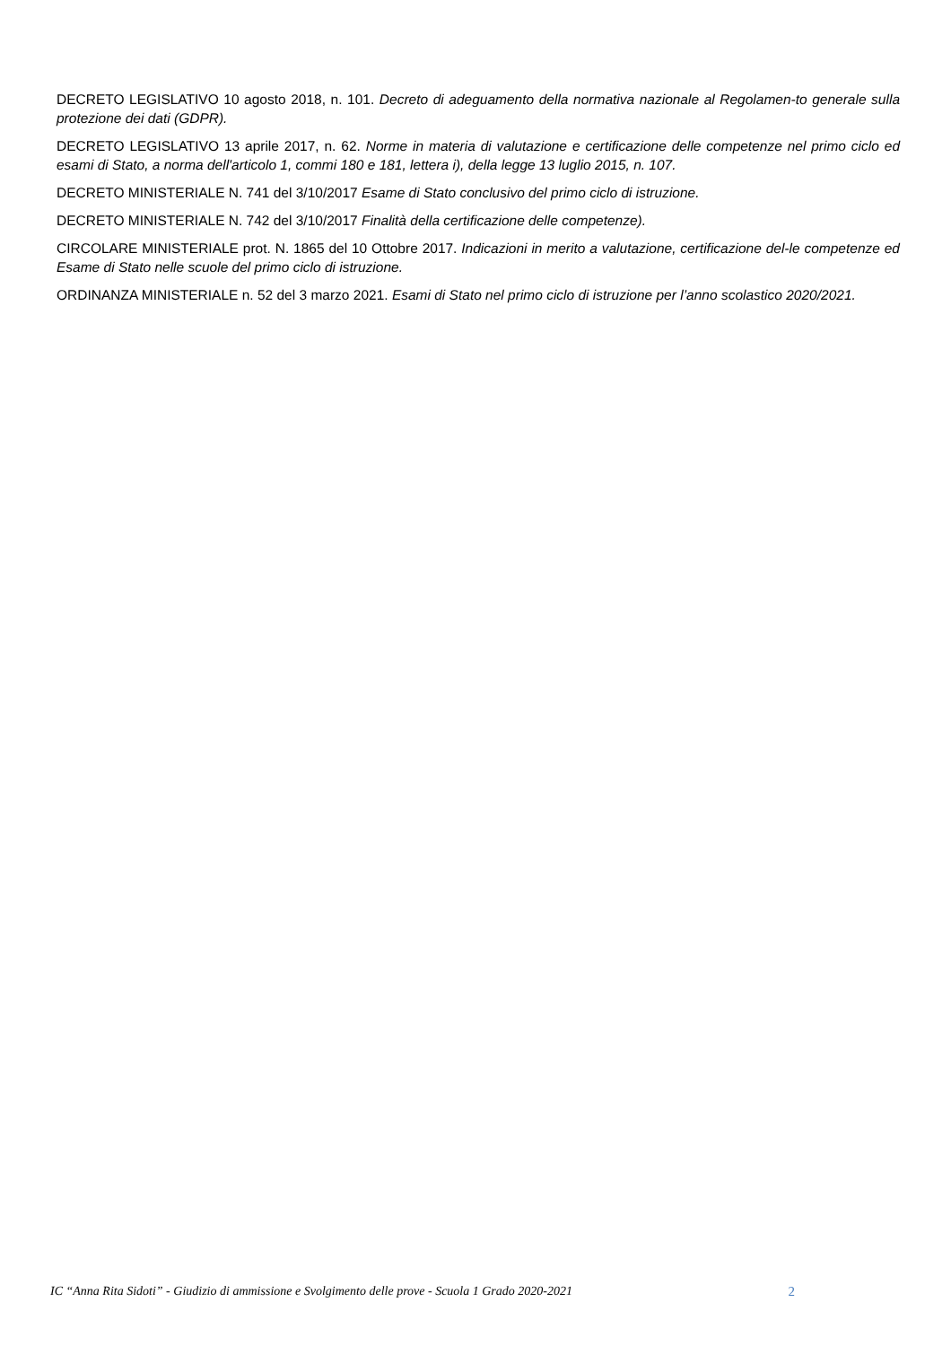DECRETO LEGISLATIVO 10 agosto 2018, n. 101. Decreto di adeguamento della normativa nazionale al Regolamen-to generale sulla protezione dei dati (GDPR).
DECRETO LEGISLATIVO 13 aprile 2017, n. 62. Norme in materia di valutazione e certificazione delle competenze nel primo ciclo ed esami di Stato, a norma dell'articolo 1, commi 180 e 181, lettera i), della legge 13 luglio 2015, n. 107.
DECRETO MINISTERIALE N. 741 del 3/10/2017 Esame di Stato conclusivo del primo ciclo di istruzione.
DECRETO MINISTERIALE N. 742 del 3/10/2017 Finalità della certificazione delle competenze).
CIRCOLARE MINISTERIALE prot. N. 1865 del 10 Ottobre 2017. Indicazioni in merito a valutazione, certificazione del-le competenze ed Esame di Stato nelle scuole del primo ciclo di istruzione.
ORDINANZA MINISTERIALE n. 52 del 3 marzo 2021. Esami di Stato nel primo ciclo di istruzione per l’anno scolastico 2020/2021.
IC “Anna Rita Sidoti” - Giudizio di ammissione e Svolgimento delle prove - Scuola 1 Grado 2020-2021 2